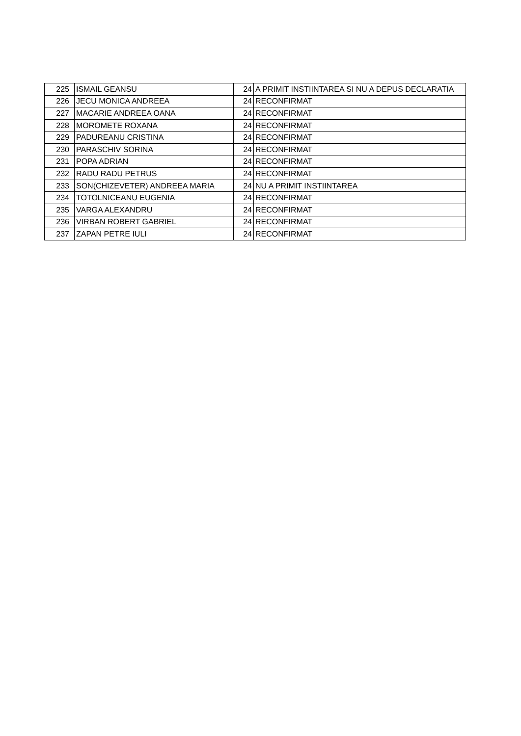| 225 | ISMAIL GEANSU | 24 | A PRIMIT INSTIINTAREA SI NU A DEPUS DECLARATIA |
| 226 | JECU MONICA ANDREEA | 24 | RECONFIRMAT |
| 227 | MACARIE ANDREEA OANA | 24 | RECONFIRMAT |
| 228 | MOROMETE ROXANA | 24 | RECONFIRMAT |
| 229 | PADUREANU CRISTINA | 24 | RECONFIRMAT |
| 230 | PARASCHIV SORINA | 24 | RECONFIRMAT |
| 231 | POPA ADRIAN | 24 | RECONFIRMAT |
| 232 | RADU RADU PETRUS | 24 | RECONFIRMAT |
| 233 | SON(CHIZEVETER) ANDREEA MARIA | 24 | NU A PRIMIT INSTIINTAREA |
| 234 | TOTOLNICEANU EUGENIA | 24 | RECONFIRMAT |
| 235 | VARGA ALEXANDRU | 24 | RECONFIRMAT |
| 236 | VIRBAN ROBERT GABRIEL | 24 | RECONFIRMAT |
| 237 | ZAPAN PETRE IULI | 24 | RECONFIRMAT |